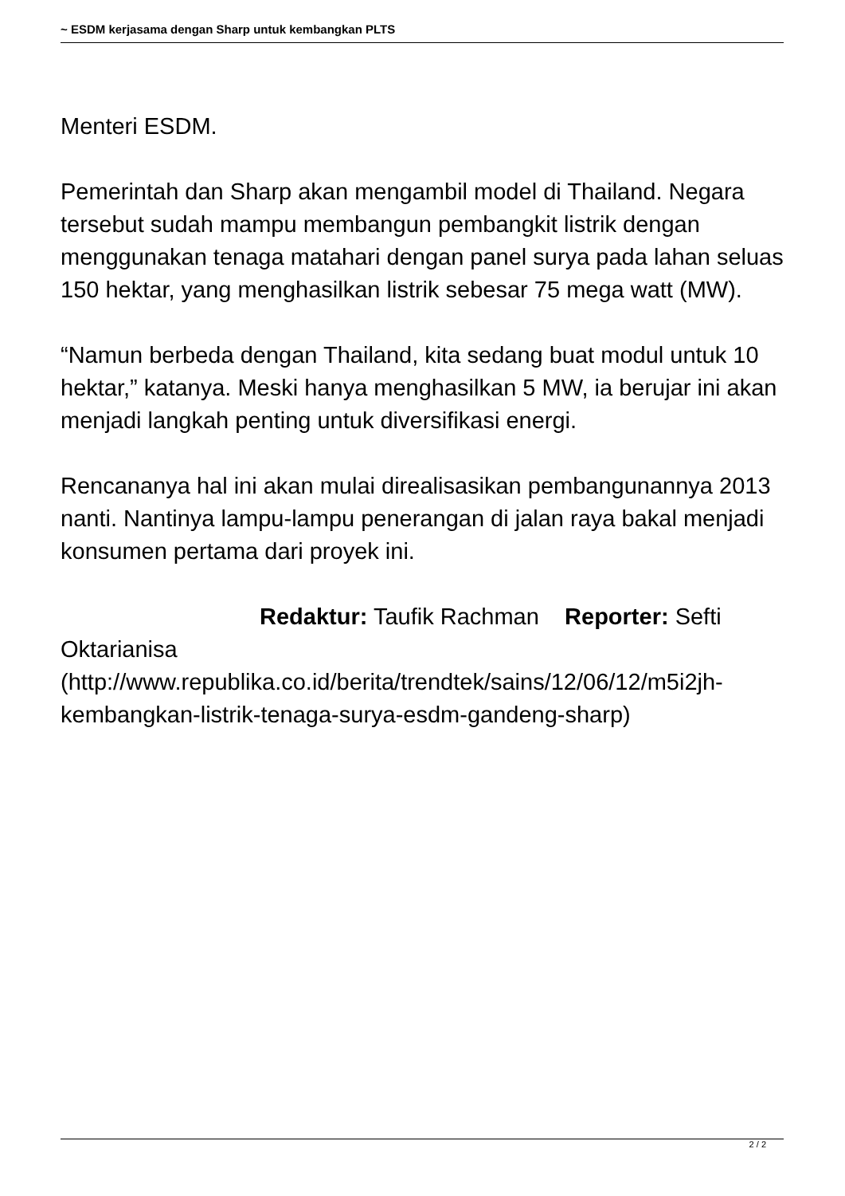~ ESDM kerjasama dengan Sharp untuk kembangkan PLTS
Menteri ESDM.
Pemerintah dan Sharp akan mengambil model di Thailand. Negara tersebut sudah mampu membangun pembangkit listrik dengan menggunakan tenaga matahari dengan panel surya pada lahan seluas 150 hektar, yang menghasilkan listrik sebesar 75 mega watt (MW).
“Namun berbeda dengan Thailand, kita sedang buat modul untuk 10 hektar,” katanya. Meski hanya menghasilkan 5 MW, ia berujar ini akan menjadi langkah penting untuk diversifikasi energi.
Rencananya hal ini akan mulai direalisasikan pembangunannya 2013 nanti. Nantinya lampu-lampu penerangan di jalan raya bakal menjadi konsumen pertama dari proyek ini.
Redaktur: Taufik Rachman Reporter: Sefti Oktarianisa
(http://www.republika.co.id/berita/trendtek/sains/12/06/12/m5i2jh-kembangkan-listrik-tenaga-surya-esdm-gandeng-sharp)
2 / 2